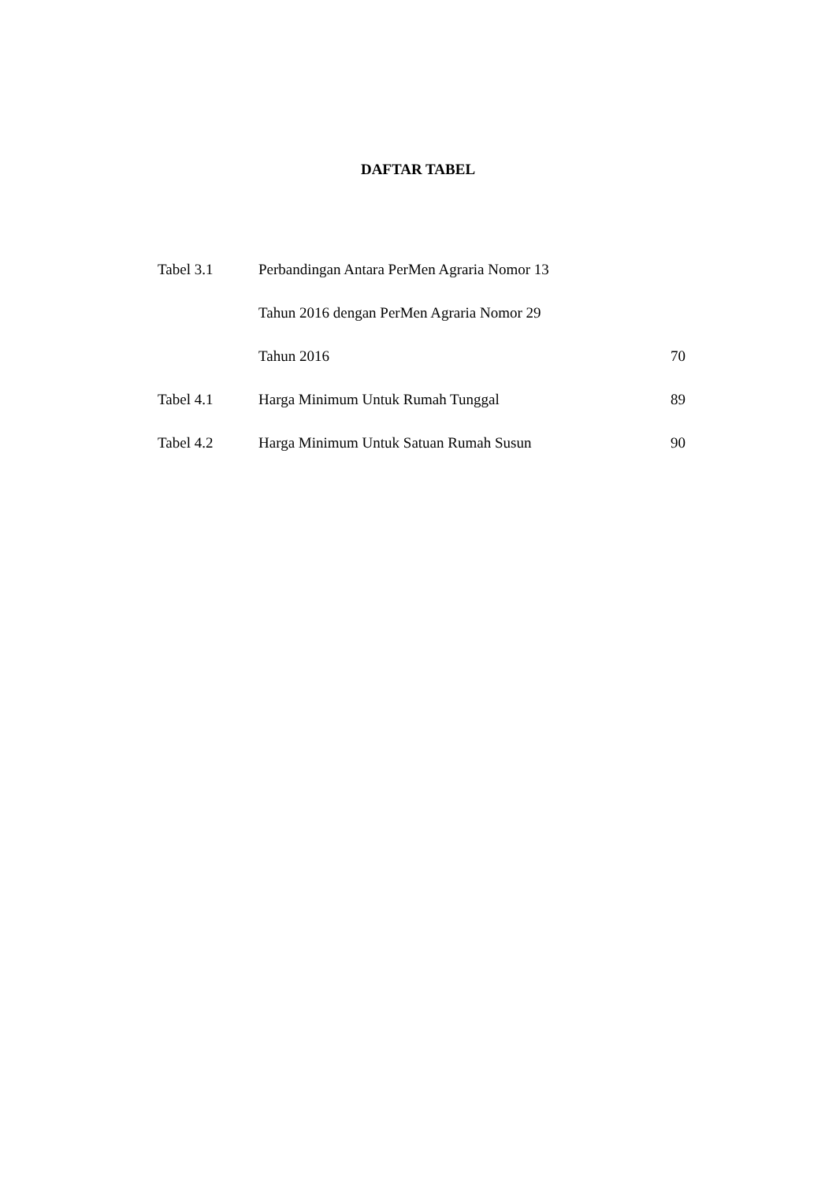DAFTAR TABEL
| Tabel 3.1 | Perbandingan Antara PerMen Agraria Nomor 13 | |
| | Tahun 2016 dengan PerMen Agraria Nomor 29 | |
| | Tahun 2016 | 70 |
| Tabel 4.1 | Harga Minimum Untuk Rumah Tunggal | 89 |
| Tabel 4.2 | Harga Minimum Untuk Satuan Rumah Susun | 90 |